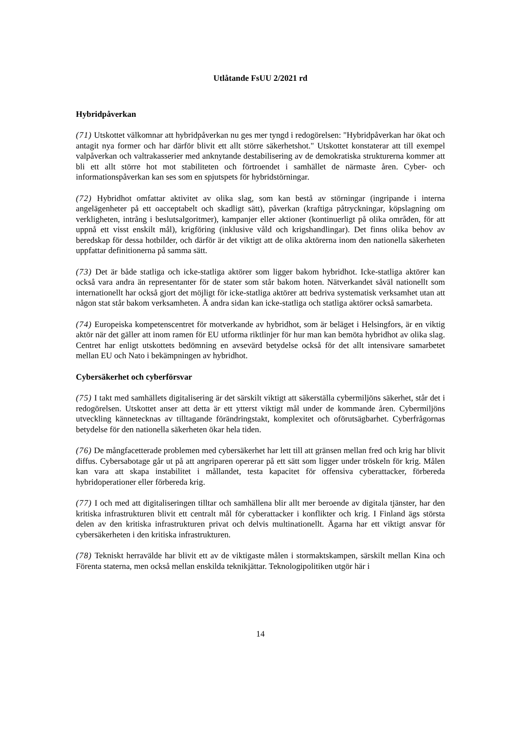Utlåtande FsUU 2/2021 rd
Hybridpåverkan
(71) Utskottet välkomnar att hybridpåverkan nu ges mer tyngd i redogörelsen: "Hybridpåverkan har ökat och antagit nya former och har därför blivit ett allt större säkerhetshot." Utskottet konstaterar att till exempel valpåverkan och valtrakasserier med anknytande destabilisering av de demokratiska strukturerna kommer att bli ett allt större hot mot stabiliteten och förtroendet i samhället de närmaste åren. Cyber- och informationspåverkan kan ses som en spjutspets för hybridstörningar.
(72) Hybridhot omfattar aktivitet av olika slag, som kan bestå av störningar (ingripande i interna angelägenheter på ett oacceptabelt och skadligt sätt), påverkan (kraftiga påtryckningar, köpslagning om verkligheten, intrång i beslutsalgoritmer), kampanjer eller aktioner (kontinuerligt på olika områden, för att uppnå ett visst enskilt mål), krigföring (inklusive våld och krigshandlingar). Det finns olika behov av beredskap för dessa hotbilder, och därför är det viktigt att de olika aktörerna inom den nationella säkerheten uppfattar definitionerna på samma sätt.
(73) Det är både statliga och icke-statliga aktörer som ligger bakom hybridhot. Icke-statliga aktörer kan också vara andra än representanter för de stater som står bakom hoten. Nätverkandet såväl nationellt som internationellt har också gjort det möjligt för icke-statliga aktörer att bedriva systematisk verksamhet utan att någon stat står bakom verksamheten. Å andra sidan kan icke-statliga och statliga aktörer också samarbeta.
(74) Europeiska kompetenscentret för motverkande av hybridhot, som är beläget i Helsingfors, är en viktig aktör när det gäller att inom ramen för EU utforma riktlinjer för hur man kan bemöta hybridhot av olika slag. Centret har enligt utskottets bedömning en avsevärd betydelse också för det allt intensivare samarbetet mellan EU och Nato i bekämpningen av hybridhot.
Cybersäkerhet och cyberförsvar
(75) I takt med samhällets digitalisering är det särskilt viktigt att säkerställa cybermiljöns säkerhet, står det i redogörelsen. Utskottet anser att detta är ett ytterst viktigt mål under de kommande åren. Cybermiljöns utveckling kännetecknas av tilltagande förändringstakt, komplexitet och oförutsägbarhet. Cyberfrågornas betydelse för den nationella säkerheten ökar hela tiden.
(76) De mångfacetterade problemen med cybersäkerhet har lett till att gränsen mellan fred och krig har blivit diffus. Cybersabotage går ut på att angriparen opererar på ett sätt som ligger under tröskeln för krig. Målen kan vara att skapa instabilitet i mållandet, testa kapacitet för offensiva cyberattacker, förbereda hybridoperationer eller förbereda krig.
(77) I och med att digitaliseringen tilltar och samhällena blir allt mer beroende av digitala tjänster, har den kritiska infrastrukturen blivit ett centralt mål för cyberattacker i konflikter och krig. I Finland ägs största delen av den kritiska infrastrukturen privat och delvis multinationellt. Ägarna har ett viktigt ansvar för cybersäkerheten i den kritiska infrastrukturen.
(78) Tekniskt herravälde har blivit ett av de viktigaste målen i stormaktskampen, särskilt mellan Kina och Förenta staterna, men också mellan enskilda teknikjättar. Teknologipolitiken utgör här i
14